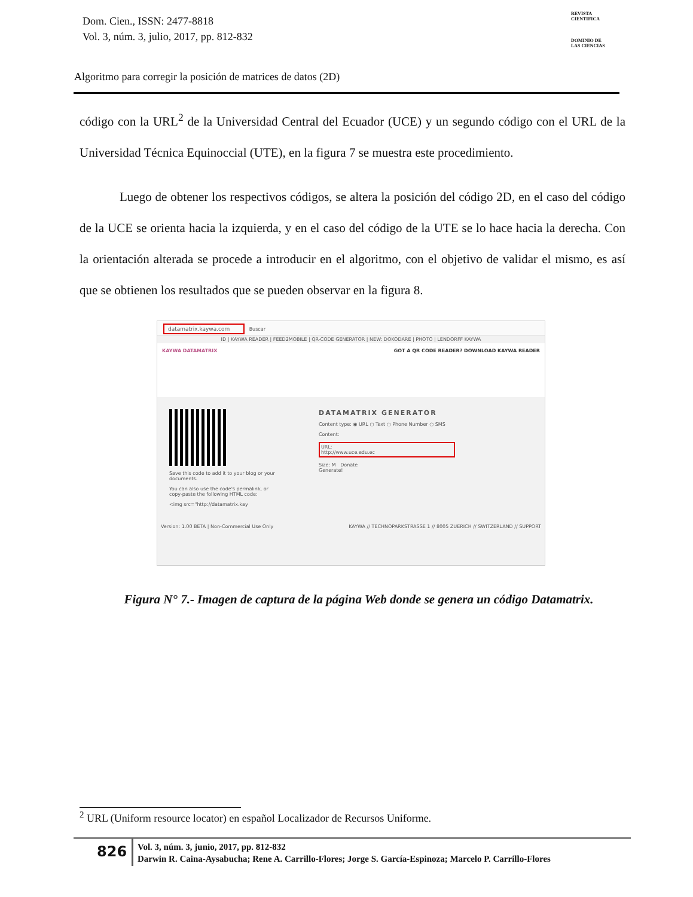Dom. Cien., ISSN: 2477-8818
Vol. 3, núm. 3, julio, 2017, pp. 812-832
REVISTA
CIENTIFICA
DOMINIO DE
LAS CIENCIAS
Algoritmo para corregir la posición de matrices de datos (2D)
código con la URL<sup>2</sup> de la Universidad Central del Ecuador (UCE) y un segundo código con el URL de la Universidad Técnica Equinoccial (UTE), en la figura 7 se muestra este procedimiento.
Luego de obtener los respectivos códigos, se altera la posición del código 2D, en el caso del código de la UCE se orienta hacia la izquierda, y en el caso del código de la UTE se lo hace hacia la derecha. Con la orientación alterada se procede a introducir en el algoritmo, con el objetivo de validar el mismo, es así que se obtienen los resultados que se pueden observar en la figura 8.
datamatrix.kaywa.com Buscar
ID | KAYWA READER | FEED2MOBILE | QR-CODE GENERATOR | NEW: DOKODARE | PHOTO | LENDORFF KAYWA
KAYWA DATAMATRIX GOT A QR CODE READER? DOWNLOAD KAYWA READER
Save this code to add it to your blog or your documents.
You can also use the code's permalink, or copy-paste the following HTML code:
<img src="http://datamatrix.kay
DATAMATRIX GENERATOR
Content type: ◉ URL ○ Text ○ Phone Number ○ SMS
Content:
URL:
http://www.uce.edu.ec
Size: M Donate
Generate!
Version: 1.00 BETA | Non-Commercial Use Only KAYWA // TECHNOPARKSTRASSE 1 // 8005 ZUERICH // SWITZERLAND // SUPPORT
Figura N° 7.- Imagen de captura de la página Web donde se genera un código Datamatrix.
<sup>2</sup> URL (Uniform resource locator) en español Localizador de Recursos Uniforme.
826
Vol. 3, núm. 3, junio, 2017, pp. 812-832
Darwin R. Caina-Aysabucha; Rene A. Carrillo-Flores; Jorge S. García-Espinoza; Marcelo P. Carrillo-Flores